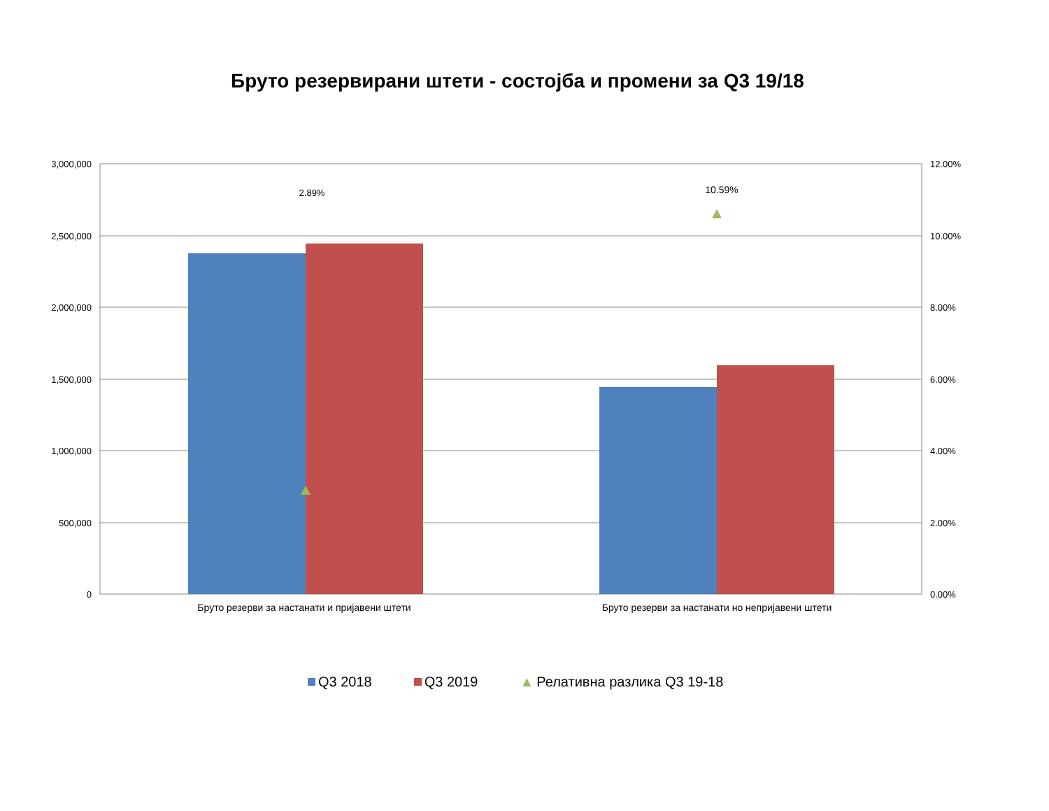Бруто резервирани штети - состојба и промени за Q3 19/18
2.89%
10.59%
3,000,000
2,500,000
2,000,000
1,500,000
1,000,000
500,000
0
12.00%
10.00%
8.00%
6.00%
4.00%
2.00%
0.00%
Бруто резерви за настанати и пријавени штети
Бруто резерви за настанати но непријавени штети
Q3 2018 Q3 2019 ▲ Релативна разлика Q3 19-18